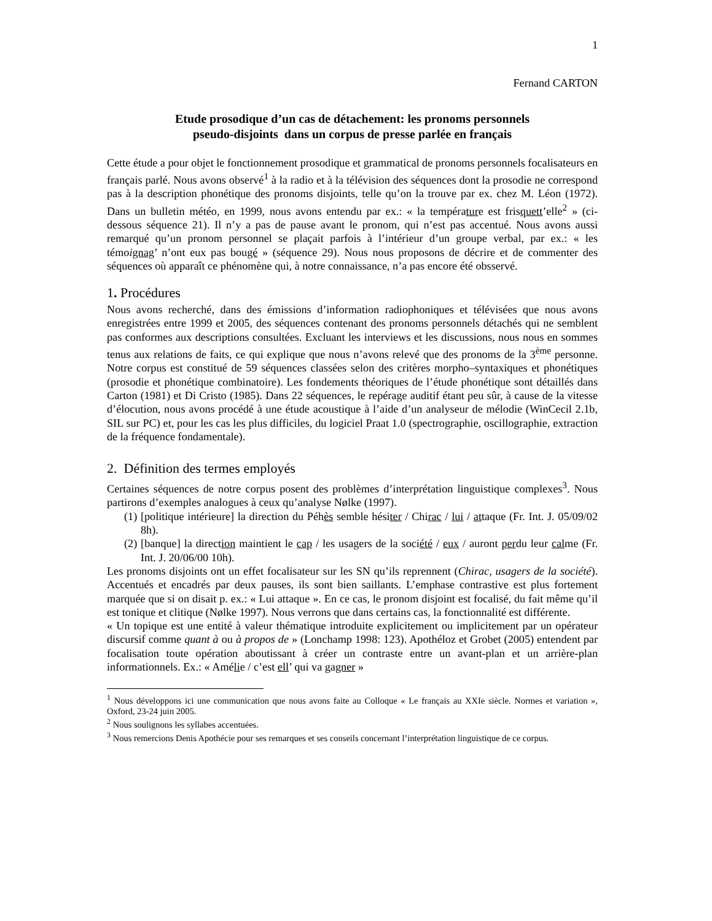1
Fernand CARTON
Etude prosodique d’un cas de détachement: les pronoms personnels
pseudo-disjoints dans un corpus de presse parlée en français
Cette étude a pour objet le fonctionnement prosodique et grammatical de pronoms personnels focalisateurs en français parlé. Nous avons observé<sup>1</sup> à la radio et à la télévision des séquences dont la prosodie ne correspond pas à la description phonétique des pronoms disjoints, telle qu’on la trouve par ex. chez M. Léon (1972). Dans un bulletin météo, en 1999, nous avons entendu par ex.: « la température est frisquett’elle<sup>2</sup> » (ci-dessous séquence 21). Il n’y a pas de pause avant le pronom, qui n’est pas accentué. Nous avons aussi remarqué qu’un pronom personnel se plaçait parfois à l’intérieur d’un groupe verbal, par ex.: « les témoignag’ n’ont eux pas bougé » (séquence 29). Nous nous proposons de décrire et de commenter des séquences où apparaît ce phénomène qui, à notre connaissance, n’a pas encore été obsservé.
1. Procédures
Nous avons recherché, dans des émissions d’information radiophoniques et télévisées que nous avons enregistrées entre 1999 et 2005, des séquences contenant des pronoms personnels détachés qui ne semblent pas conformes aux descriptions consultées. Excluant les interviews et les discussions, nous nous en sommes tenus aux relations de faits, ce qui explique que nous n’avons relevé que des pronoms de la 3<sup>ème</sup> personne. Notre corpus est constitué de 59 séquences classées selon des critères morpho–syntaxiques et phonétiques (prosodie et phonétique combinatoire). Les fondements théoriques de l’étude phonétique sont détaillés dans Carton (1981) et Di Cristo (1985). Dans 22 séquences, le repérage auditif étant peu sûr, à cause de la vitesse d’élocution, nous avons procédé à une étude acoustique à l’aide d’un analyseur de mélodie (WinCecil 2.1b, SIL sur PC) et, pour les cas les plus difficiles, du logiciel Praat 1.0 (spectrographie, oscillographie, extraction de la fréquence fondamentale).
2. Définition des termes employés
Certaines séquences de notre corpus posent des problèmes d’interprétation linguistique complexes<sup>3</sup>. Nous partirons d’exemples analogues à ceux qu’analyse Nølke (1997).
(1) [politique intérieure] la direction du Péhès semble hésiter / Chirac / lui / attaque (Fr. Int. J. 05/09/02 8h).
(2) [banque] la direction maintient le cap / les usagers de la société / eux / auront perdu leur calme (Fr. Int. J. 20/06/00 10h).
Les pronoms disjoints ont un effet focalisateur sur les SN qu’ils reprennent (Chirac, usagers de la société). Accentués et encadrés par deux pauses, ils sont bien saillants. L’emphase contrastive est plus fortement marquée que si on disait p. ex.: « Lui attaque ». En ce cas, le pronom disjoint est focalisé, du fait même qu’il est tonique et clitique (Nølke 1997). Nous verrons que dans certains cas, la fonctionnalité est différente.
« Un topique est une entité à valeur thématique introduite explicitement ou implicitement par un opérateur discursif comme quant à ou à propos de » (Lonchamp 1998: 123). Apothéloz et Grobet (2005) entendent par focalisation toute opération aboutissant à créer un contraste entre un avant-plan et un arrière-plan informationnels. Ex.: « Amélie / c’est ell’ qui va gagner »
<sup>1</sup> Nous développons ici une communication que nous avons faite au Colloque « Le français au XXIe siècle. Normes et variation », Oxford, 23-24 juin 2005.
<sup>2</sup> Nous soulignons les syllabes accentuées.
<sup>3</sup> Nous remercions Denis Apothécie pour ses remarques et ses conseils concernant l’interprétation linguistique de ce corpus.